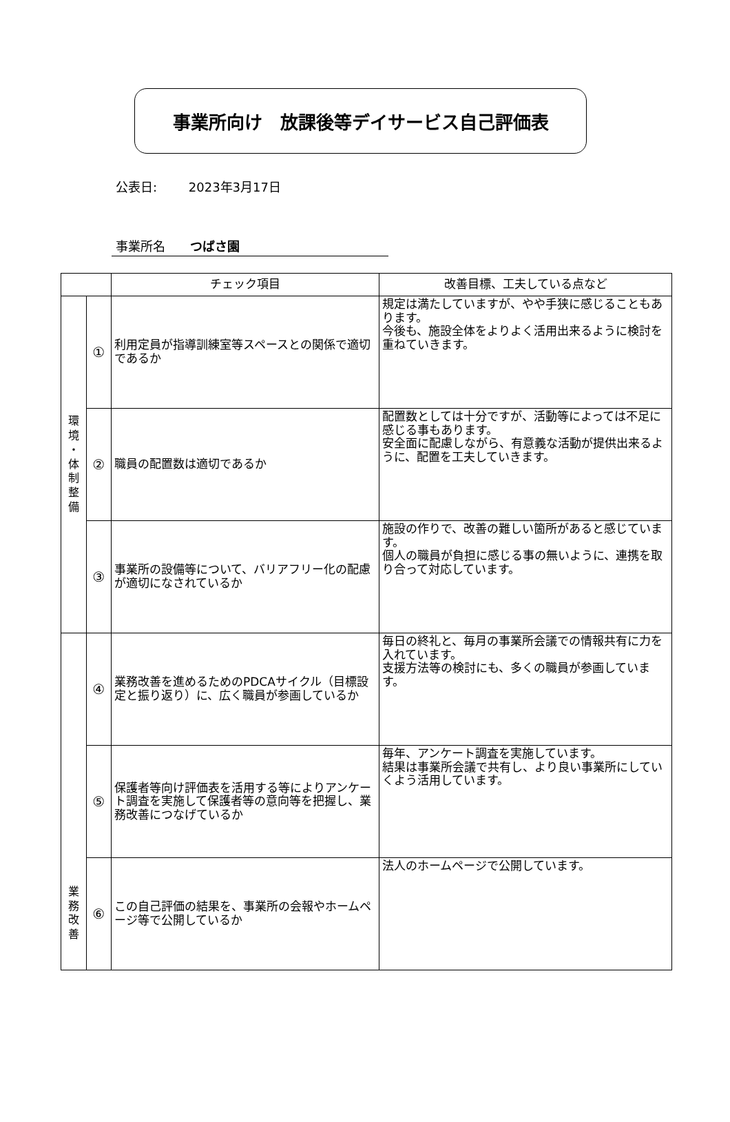事業所向け　放課後等デイサービス自己評価表
公表日: 2023年3月17日
事業所名 つばさ園
| | | チェック項目 | 改善目標、工夫している点など |
| --- | --- | --- | --- |
| 環 境 ・ 体 制 整 備 | ① | 利用定員が指導訓練室等スペースとの関係で適切であるか | 規定は満たしていますが、やや手狭に感じることもあります。 今後も、施設全体をよりよく活用出来るように検討を重ねていきます。 |
| | ② | 職員の配置数は適切であるか | 配置数としては十分ですが、活動等によっては不足に感じる事もあります。 安全面に配慮しながら、有意義な活動が提供出来るように、配置を工夫していきます。 |
| | ③ | 事業所の設備等について、バリアフリー化の配慮が適切になされているか | 施設の作りで、改善の難しい箇所があると感じています。 個人の職員が負担に感じる事の無いように、連携を取り合って対応しています。 |
| 業 務 改 善 | ④ | 業務改善を進めるためのPDCAサイクル（目標設定と振り返り）に、広く職員が参画しているか | 毎日の終礼と、毎月の事業所会議での情報共有に力を入れています。 支援方法等の検討にも、多くの職員が参画しています。 |
| | ⑤ | 保護者等向け評価表を活用する等によりアンケート調査を実施して保護者等の意向等を把握し、業務改善につなげているか | 毎年、アンケート調査を実施しています。 結果は事業所会議で共有し、より良い事業所にしていくよう活用しています。 |
| | ⑥ | この自己評価の結果を、事業所の会報やホームページ等で公開しているか | 法人のホームページで公開しています。 |